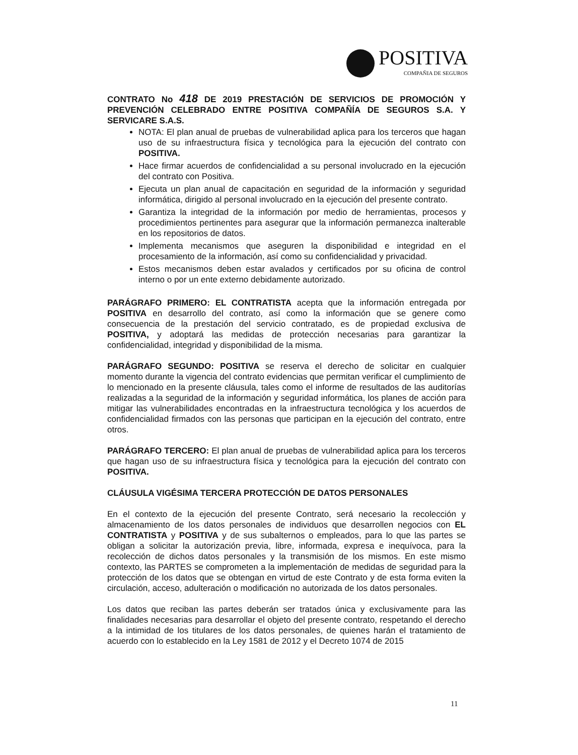POSITIVA
COMPAÑIA DE SEGUROS
CONTRATO No 418 DE 2019 PRESTACIÓN DE SERVICIOS DE PROMOCIÓN Y PREVENCIÓN CELEBRADO ENTRE POSITIVA COMPAÑÍA DE SEGUROS S.A. Y SERVICARE S.A.S.
NOTA: El plan anual de pruebas de vulnerabilidad aplica para los terceros que hagan uso de su infraestructura física y tecnológica para la ejecución del contrato con POSITIVA.
Hace firmar acuerdos de confidencialidad a su personal involucrado en la ejecución del contrato con Positiva.
Ejecuta un plan anual de capacitación en seguridad de la información y seguridad informática, dirigido al personal involucrado en la ejecución del presente contrato.
Garantiza la integridad de la información por medio de herramientas, procesos y procedimientos pertinentes para asegurar que la información permanezca inalterable en los repositorios de datos.
Implementa mecanismos que aseguren la disponibilidad e integridad en el procesamiento de la información, así como su confidencialidad y privacidad.
Estos mecanismos deben estar avalados y certificados por su oficina de control interno o por un ente externo debidamente autorizado.
PARÁGRAFO PRIMERO: EL CONTRATISTA acepta que la información entregada por POSITIVA en desarrollo del contrato, así como la información que se genere como consecuencia de la prestación del servicio contratado, es de propiedad exclusiva de POSITIVA, y adoptará las medidas de protección necesarias para garantizar la confidencialidad, integridad y disponibilidad de la misma.
PARÁGRAFO SEGUNDO: POSITIVA se reserva el derecho de solicitar en cualquier momento durante la vigencia del contrato evidencias que permitan verificar el cumplimiento de lo mencionado en la presente cláusula, tales como el informe de resultados de las auditorías realizadas a la seguridad de la información y seguridad informática, los planes de acción para mitigar las vulnerabilidades encontradas en la infraestructura tecnológica y los acuerdos de confidencialidad firmados con las personas que participan en la ejecución del contrato, entre otros.
PARÁGRAFO TERCERO: El plan anual de pruebas de vulnerabilidad aplica para los terceros que hagan uso de su infraestructura física y tecnológica para la ejecución del contrato con POSITIVA.
CLÁUSULA VIGÉSIMA TERCERA PROTECCIÓN DE DATOS PERSONALES
En el contexto de la ejecución del presente Contrato, será necesario la recolección y almacenamiento de los datos personales de individuos que desarrollen negocios con EL CONTRATISTA y POSITIVA y de sus subalternos o empleados, para lo que las partes se obligan a solicitar la autorización previa, libre, informada, expresa e inequívoca, para la recolección de dichos datos personales y la transmisión de los mismos. En este mismo contexto, las PARTES se comprometen a la implementación de medidas de seguridad para la protección de los datos que se obtengan en virtud de este Contrato y de esta forma eviten la circulación, acceso, adulteración o modificación no autorizada de los datos personales.
Los datos que reciban las partes deberán ser tratados única y exclusivamente para las finalidades necesarias para desarrollar el objeto del presente contrato, respetando el derecho a la intimidad de los titulares de los datos personales, de quienes harán el tratamiento de acuerdo con lo establecido en la Ley 1581 de 2012 y el Decreto 1074 de 2015
11